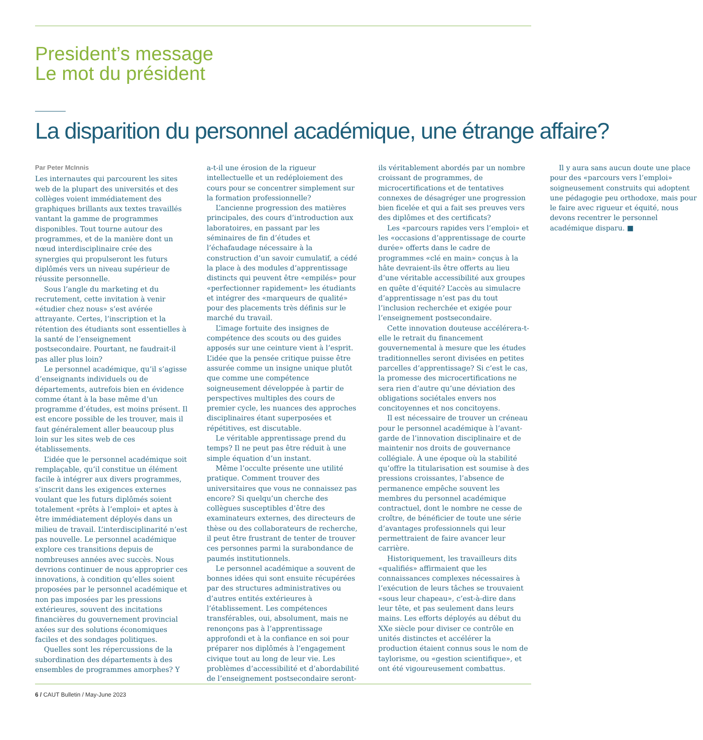President’s message
Le mot du président
La disparition du personnel académique, une étrange affaire?
Par Peter McInnis
Les internautes qui parcourent les sites web de la plupart des universités et des collèges voient immédiatement des graphiques brillants aux textes travaillés vantant la gamme de programmes disponibles. Tout tourne autour des programmes, et de la manière dont un nœud interdisciplinaire crée des synergies qui propulseront les futurs diplômés vers un niveau supérieur de réussite personnelle.
Sous l’angle du marketing et du recrutement, cette invitation à venir «étudier chez nous» s’est avérée attrayante. Certes, l’inscription et la rétention des étudiants sont essentielles à la santé de l’enseignement postsecondaire. Pourtant, ne faudrait-il pas aller plus loin?
Le personnel académique, qu’il s’agisse d’enseignants individuels ou de départements, autrefois bien en évidence comme étant à la base même d’un programme d’études, est moins présent. Il est encore possible de les trouver, mais il faut généralement aller beaucoup plus loin sur les sites web de ces établissements.
L’idée que le personnel académique soit remplaçable, qu’il constitue un élément facile à intégrer aux divers programmes, s’inscrit dans les exigences externes voulant que les futurs diplômés soient totalement «prêts à l’emploi» et aptes à être immédiatement déployés dans un milieu de travail. L’interdisciplinarité n’est pas nouvelle. Le personnel académique explore ces transitions depuis de nombreuses années avec succès. Nous devrions continuer de nous approprier ces innovations, à condition qu’elles soient proposées par le personnel académique et non pas imposées par les pressions extérieures, souvent des incitations financières du gouvernement provincial axées sur des solutions économiques faciles et des sondages politiques.
Quelles sont les répercussions de la subordination des départements à des ensembles de programmes amorphes? Y a-t-il une érosion de la rigueur intellectuelle et un redéploiement des cours pour se concentrer simplement sur la formation professionnelle?
L’ancienne progression des matières principales, des cours d’introduction aux laboratoires, en passant par les séminaires de fin d’études et l’échafaudage nécessaire à la construction d’un savoir cumulatif, a cédé la place à des modules d’apprentissage distincts qui peuvent être «empilés» pour «perfectionner rapidement» les étudiants et intégrer des «marqueurs de qualité» pour des placements très définis sur le marché du travail.
L’image fortuite des insignes de compétence des scouts ou des guides apposés sur une ceinture vient à l’esprit. L’idée que la pensée critique puisse être assurée comme un insigne unique plutôt que comme une compétence soigneusement développée à partir de perspectives multiples des cours de premier cycle, les nuances des approches disciplinaires étant superposées et répétitives, est discutable.
Le véritable apprentissage prend du temps? Il ne peut pas être réduit à une simple équation d’un instant.
Même l’occulte présente une utilité pratique. Comment trouver des universitaires que vous ne connaissez pas encore? Si quelqu’un cherche des collègues susceptibles d’être des examinateurs externes, des directeurs de thèse ou des collaborateurs de recherche, il peut être frustrant de tenter de trouver ces personnes parmi la surabondance de paumés institutionnels.
Le personnel académique a souvent de bonnes idées qui sont ensuite récupérées par des structures administratives ou d’autres entités extérieures à l’établissement. Les compétences transférables, oui, absolument, mais ne renonçons pas à l’apprentissage approfondi et à la confiance en soi pour préparer nos diplômés à l’engagement civique tout au long de leur vie. Les problèmes d’accessibilité et d’abordabilité de l’enseignement postsecondaire seront-ils véritablement abordés par un nombre croissant de programmes, de microcertifications et de tentatives connexes de désagréger une progression bien ficelée et qui a fait ses preuves vers des diplômes et des certificats?
Les «parcours rapides vers l’emploi» et les «occasions d’apprentissage de courte durée» offerts dans le cadre de programmes «clé en main» conçus à la hâte devraient-ils être offerts au lieu d’une véritable accessibilité aux groupes en quête d’équité? L’accès au simulacre d’apprentissage n’est pas du tout l’inclusion recherchée et exigée pour l’enseignement postsecondaire.
Cette innovation douteuse accélérera-t-elle le retrait du financement gouvernemental à mesure que les études traditionnelles seront divisées en petites parcelles d’apprentissage? Si c’est le cas, la promesse des microcertifications ne sera rien d’autre qu’une déviation des obligations sociétales envers nos concitoyennes et nos concitoyens.
Il est nécessaire de trouver un créneau pour le personnel académique à l’avant-garde de l’innovation disciplinaire et de maintenir nos droits de gouvernance collégiale. À une époque où la stabilité qu’offre la titularisation est soumise à des pressions croissantes, l’absence de permanence empêche souvent les membres du personnel académique contractuel, dont le nombre ne cesse de croître, de bénéficier de toute une série d’avantages professionnels qui leur permettraient de faire avancer leur carrière.
Historiquement, les travailleurs dits «qualifiés» affirmaient que les connaissances complexes nécessaires à l’exécution de leurs tâches se trouvaient «sous leur chapeau», c’est-à-dire dans leur tête, et pas seulement dans leurs mains. Les efforts déployés au début du XXe siècle pour diviser ce contrôle en unités distinctes et accélérer la production étaient connus sous le nom de taylorisme, ou «gestion scientifique», et ont été vigoureusement combattus.
Il y aura sans aucun doute une place pour des «parcours vers l’emploi» soigneusement construits qui adoptent une pédagogie peu orthodoxe, mais pour le faire avec rigueur et équité, nous devons recentrer le personnel académique disparu. ■
6 / CAUT Bulletin / May-June 2023